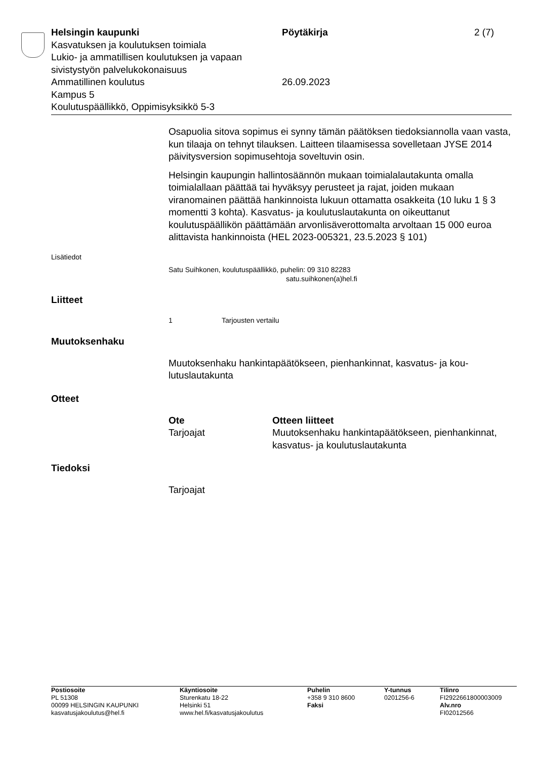Helsingin kaupunki Pöytäkirja 2 (7)
Kasvatuksen ja koulutuksen toimiala
Lukio- ja ammatillisen koulutuksen ja vapaan
sivistystyön palvelukokonaisuus
Ammatillinen koulutus 26.09.2023
Kampus 5
Koulutuspäällikkö, Oppimisyksikkö 5-3
Osapuolia sitova sopimus ei synny tämän päätöksen tiedoksiannolla vaan vasta, kun tilaaja on tehnyt tilauksen. Laitteen tilaamisessa sovel­letaan JYSE 2014 päivitysversion sopimusehtoja soveltuvin osin.
Helsingin kaupungin hallintosäännön mukaan toimialalautakunta omal­la toimialallaan päättää tai hyväksyy perusteet ja rajat, joiden mukaan viranomainen päättää hankinnoista lukuun ottamatta osakkeita (10 luku 1 § 3 momentti 3 kohta). Kasvatus- ja koulutuslautakunta on oikeutta­nut koulutuspäällikön päättämään arvonlisäverottomalta arvoltaan 15 000 euroa alittavista hankinnoista (HEL 2023-005321, 23.5.2023 § 101)
Lisätiedot
Satu Suihkonen, koulutuspäällikkö, puhelin: 09 310 82283
satu.suihkonen(a)hel.fi
Liitteet
1 Tarjousten vertailu
Muutoksenhaku
Muutoksenhaku hankintapäätökseen, pienhankinnat, kasvatus- ja kou­lutuslautakunta
Otteet
| Ote | Otteen liitteet |
| --- | --- |
| Tarjoajat | Muutoksenhaku hankintapäätökseen, pienhan­kinnat, kasvatus- ja koulutuslautakunta |
Tiedoksi
Tarjoajat
Postiosoite
PL 51308
00099 HELSINGIN KAUPUNKI
kasvatusjakoulutus@hel.fi
Käyntiosoite
Sturenkatu 18-22
Helsinki 51
www.hel.fi/kasvatusjakoulutus
Puhelin
+358 9 310 8600
Faksi
Y-tunnus
0201256-6
Tilinro
FI2922661800003009
Alv.nro
FI02012566